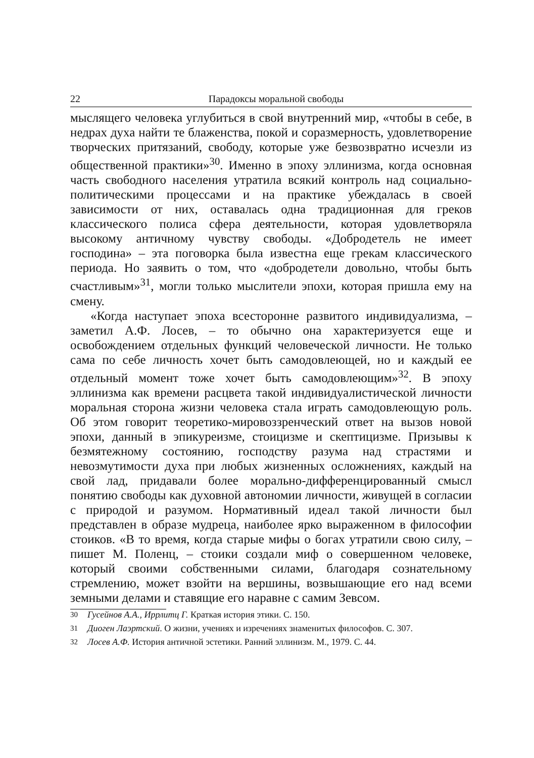22 Парадоксы моральной свободы
мыслящего человека углубиться в свой внутренний мир, «чтобы в себе, в недрах духа найти те блаженства, покой и соразмерность, удовлетворение творческих притязаний, свободу, которые уже безвозвратно исчезли из общественной практики»<sup>30</sup>. Именно в эпоху эллинизма, когда основная часть свободного населения утратила всякий контроль над социально-политическими процессами и на практике убеждалась в своей зависимости от них, оставалась одна традиционная для греков классического полиса сфера деятельности, которая удовлетворяла высокому античному чувству свободы. «Добродетель не имеет господина» – эта поговорка была известна еще грекам классического периода. Но заявить о том, что «добродетели довольно, чтобы быть счастливым»<sup>31</sup>, могли только мыслители эпохи, которая пришла ему на смену.
«Когда наступает эпоха всесторонне развитого индивидуализма, – заметил А.Ф. Лосев, – то обычно она характеризуется еще и освобождением отдельных функций человеческой личности. Не только сама по себе личность хочет быть самодовлеющей, но и каждый ее отдельный момент тоже хочет быть самодовлеющим»<sup>32</sup>. В эпоху эллинизма как времени расцвета такой индивидуалистической личности моральная сторона жизни человека стала играть самодовлеющую роль. Об этом говорит теоретико-мировоззренческий ответ на вызов новой эпохи, данный в эпикуреизме, стоицизме и скептицизме. Призывы к безмятежному состоянию, господству разума над страстями и невозмутимости духа при любых жизненных осложнениях, каждый на свой лад, придавали более морально-дифференцированный смысл понятию свободы как духовной автономии личности, живущей в согласии с природой и разумом. Нормативный идеал такой личности был представлен в образе мудреца, наиболее ярко выраженном в философии стоиков. «В то время, когда старые мифы о богах утратили свою силу, – пишет М. Поленц, – стоики создали миф о совершенном человеке, который своими собственными силами, благодаря сознательному стремлению, может взойти на вершины, возвышающие его над всеми земными делами и ставящие его наравне с самим Зевсом.
<sup>30</sup> Гусейнов А.А., Иррлитц Г. Краткая история этики. С. 150.
<sup>31</sup> Диоген Лаэртский. О жизни, учениях и изречениях знаменитых философов. С. 307.
<sup>32</sup> Лосев А.Ф. История античной эстетики. Ранний эллинизм. М., 1979. С. 44.